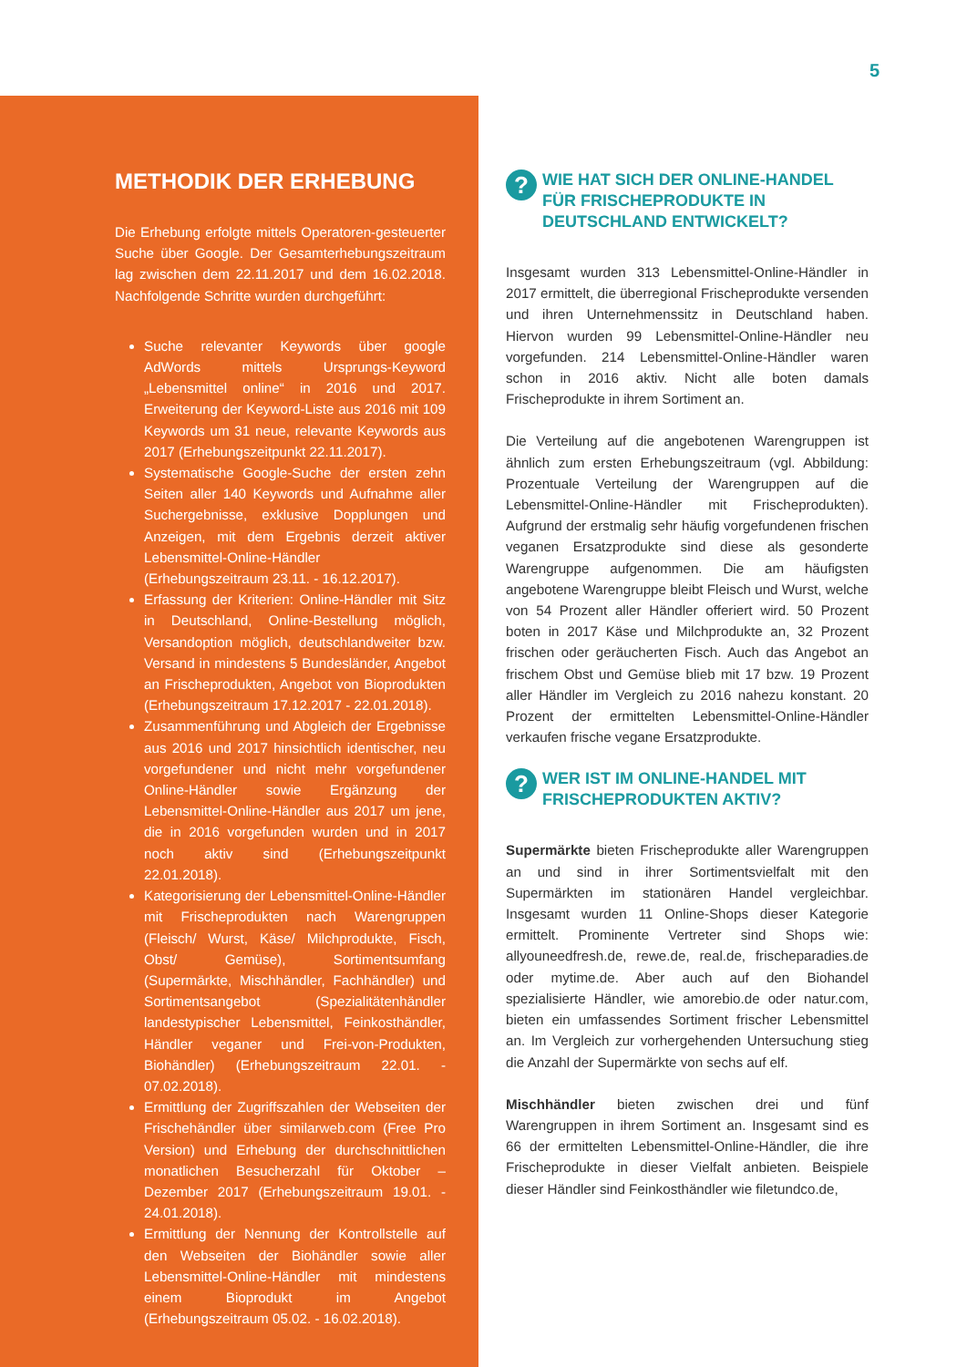5
METHODIK DER ERHEBUNG
Die Erhebung erfolgte mittels Operatoren-gesteuerter Suche über Google. Der Gesamterhebungszeitraum lag zwischen dem 22.11.2017 und dem 16.02.2018. Nachfolgende Schritte wurden durchgeführt:
Suche relevanter Keywords über google AdWords mittels Ursprungs-Keyword „Lebensmittel online“ in 2016 und 2017. Erweiterung der Keyword-Liste aus 2016 mit 109 Keywords um 31 neue, relevante Keywords aus 2017 (Erhebungszeitpunkt 22.11.2017).
Systematische Google-Suche der ersten zehn Seiten aller 140 Keywords und Aufnahme aller Suchergebnisse, exklusive Dopplungen und Anzeigen, mit dem Ergebnis derzeit aktiver Lebensmittel-Online-Händler (Erhebungszeitraum 23.11. - 16.12.2017).
Erfassung der Kriterien: Online-Händler mit Sitz in Deutschland, Online-Bestellung möglich, Versandoption möglich, deutschlandweiter bzw. Versand in mindestens 5 Bundesländer, Angebot an Frischeprodukten, Angebot von Bioprodukten (Erhebungszeitraum 17.12.2017 - 22.01.2018).
Zusammenführung und Abgleich der Ergebnisse aus 2016 und 2017 hinsichtlich identischer, neu vorgefundener und nicht mehr vorgefundener Online-Händler sowie Ergänzung der Lebensmittel-Online-Händler aus 2017 um jene, die in 2016 vorgefunden wurden und in 2017 noch aktiv sind (Erhebungszeitpunkt 22.01.2018).
Kategorisierung der Lebensmittel-Online-Händler mit Frischeprodukten nach Warengruppen (Fleisch/ Wurst, Käse/ Milchprodukte, Fisch, Obst/ Gemüse), Sortimentsumfang (Supermärkte, Mischhändler, Fachhändler) und Sortimentsangebot (Spezialitätenhändler landestypischer Lebensmittel, Feinkosthändler, Händler veganer und Frei-von-Produkten, Biohändler) (Erhebungszeitraum 22.01. - 07.02.2018).
Ermittlung der Zugriffszahlen der Webseiten der Frischehändler über similarweb.com (Free Pro Version) und Erhebung der durchschnittlichen monatlichen Besucherzahl für Oktober – Dezember 2017 (Erhebungszeitraum 19.01. - 24.01.2018).
Ermittlung der Nennung der Kontrollstelle auf den Webseiten der Biohändler sowie aller Lebensmittel-Online-Händler mit mindestens einem Bioprodukt im Angebot (Erhebungszeitraum 05.02. - 16.02.2018).
?
WIE HAT SICH DER ONLINE-HANDEL FÜR FRISCHEPRODUKTE IN DEUTSCHLAND ENTWICKELT?
Insgesamt wurden 313 Lebensmittel-Online-Händler in 2017 ermittelt, die überregional Frischeprodukte versenden und ihren Unternehmenssitz in Deutschland haben. Hiervon wurden 99 Lebensmittel-Online-Händler neu vorgefunden. 214 Lebensmittel-Online-Händler waren schon in 2016 aktiv. Nicht alle boten damals Frischeprodukte in ihrem Sortiment an.
Die Verteilung auf die angebotenen Warengruppen ist ähnlich zum ersten Erhebungszeitraum (vgl. Abbildung: Prozentuale Verteilung der Warengruppen auf die Lebensmittel-Online-Händler mit Frischeprodukten). Aufgrund der erstmalig sehr häufig vorgefundenen frischen veganen Ersatzprodukte sind diese als gesonderte Warengruppe aufgenommen. Die am häufigsten angebotene Warengruppe bleibt Fleisch und Wurst, welche von 54 Prozent aller Händler offeriert wird. 50 Prozent boten in 2017 Käse und Milchprodukte an, 32 Prozent frischen oder geräucherten Fisch. Auch das Angebot an frischem Obst und Gemüse blieb mit 17 bzw. 19 Prozent aller Händler im Vergleich zu 2016 nahezu konstant. 20 Prozent der ermittelten Lebensmittel-Online-Händler verkaufen frische vegane Ersatzprodukte.
?
WER IST IM ONLINE-HANDEL MIT FRISCHEPRODUKTEN AKTIV?
Supermärkte bieten Frischeprodukte aller Warengruppen an und sind in ihrer Sortimentsvielfalt mit den Supermärkten im stationären Handel vergleichbar. Insgesamt wurden 11 Online-Shops dieser Kategorie ermittelt. Prominente Vertreter sind Shops wie: allyouneedfresh.de, rewe.de, real.de, frischeparadies.de oder mytime.de. Aber auch auf den Biohandel spezialisierte Händler, wie amorebio.de oder natur.com, bieten ein umfassendes Sortiment frischer Lebensmittel an. Im Vergleich zur vorhergehenden Untersuchung stieg die Anzahl der Supermärkte von sechs auf elf.
Mischhändler bieten zwischen drei und fünf Warengruppen in ihrem Sortiment an. Insgesamt sind es 66 der ermittelten Lebensmittel-Online-Händler, die ihre Frischeprodukte in dieser Vielfalt anbieten. Beispiele dieser Händler sind Feinkosthändler wie filetundco.de,